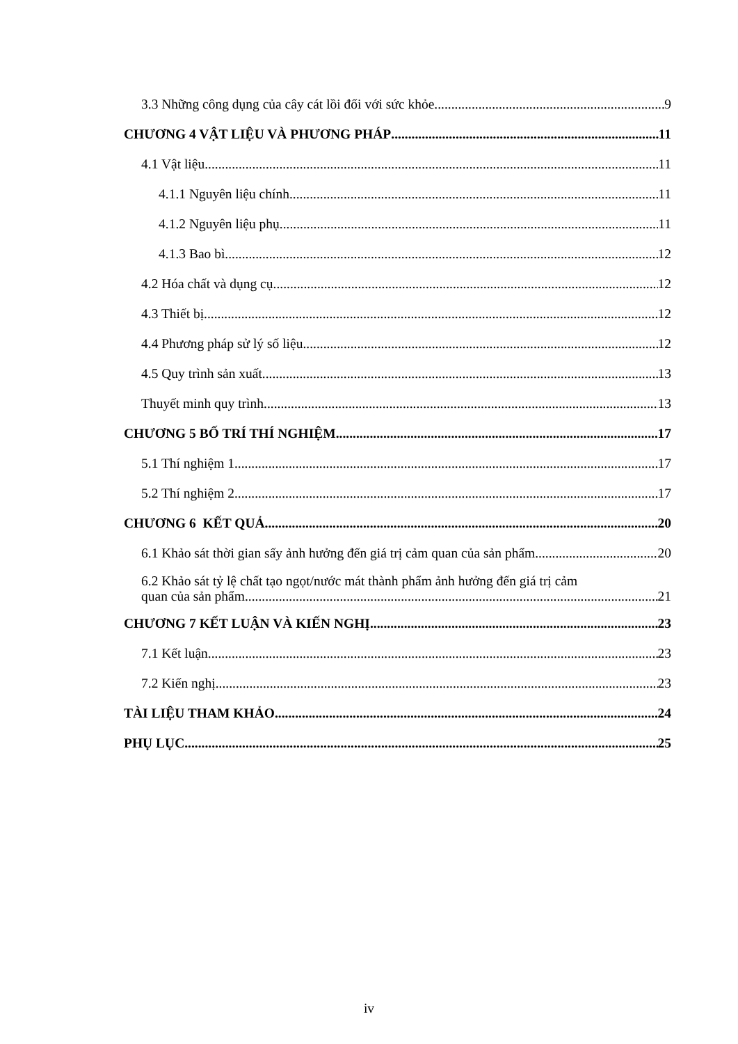3.3 Những công dụng của cây cát lồi đối với sức khỏe 9
CHƯƠNG 4 VẬT LIỆU VÀ PHƯƠNG PHÁP 11
4.1 Vật liệu 11
4.1.1 Nguyên liệu chính 11
4.1.2 Nguyên liệu phụ 11
4.1.3 Bao bì 12
4.2 Hóa chất và dụng cụ 12
4.3 Thiết bị 12
4.4 Phương pháp sử lý số liệu 12
4.5 Quy trình sản xuất 13
Thuyết minh quy trình 13
CHƯƠNG 5 BỐ TRÍ THÍ NGHIỆM 17
5.1 Thí nghiệm 1 17
5.2 Thí nghiệm 2 17
CHƯƠNG 6 KẾT QUẢ 20
6.1 Khảo sát thời gian sấy ảnh hưởng đến giá trị cảm quan của sản phẩm. 20
6.2 Khảo sát tỷ lệ chất tạo ngọt/nước mát thành phẩm ảnh hưởng đến giá trị cảm
quan của sản phẩm. 21
CHƯƠNG 7 KẾT LUẬN VÀ KIẾN NGHỊ 23
7.1 Kết luận 23
7.2 Kiến nghị 23
TÀI LIỆU THAM KHẢO 24
PHỤ LỤC 25
iv